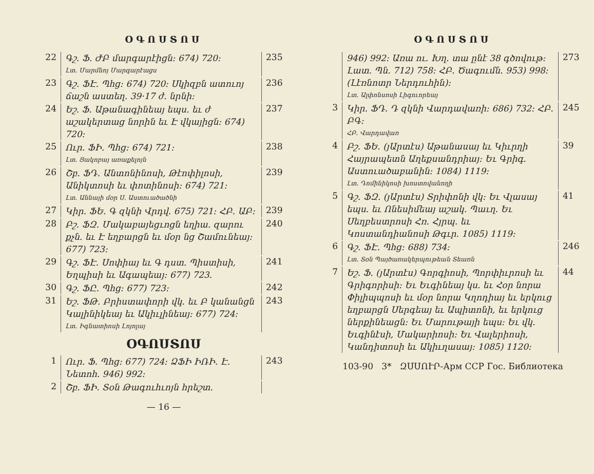ՕԳՈՍՏՈՍ
22
Գշ. Ֆ. ԺԲ մարգարէիցն։ 674) 720։
Լտ. Մարմնոյ Մարգարէացս
235
23
Գշ. ՖԷ. Պհց։ 674) 720։ Սկիզբն ատուոյ ճաշն աստեղ. 39·17 ժ. նրնի։
236
24
Եշ. Ֆ. Աթանագինեայ եպս. եւ ժ աշակերտաց նորին եւ Է վկայիցն։ 674) 720։
237
25
Ուր. ՖԻ. Պհց։ 674) 721։
Լտ. Ցակոբայ առաքելոյն
238
26
Շբ. ՖԴ. Անտոնինոսի, Թէոփիլոսի, Անիկտոսի եւ փոտինոսի։ 674) 721։
Լտ. Աննայի մօր Ս. Աստուածածնի
239
27
Կիր. ՖԵ. Գ զկնի Վրդվ. 675) 721։ ՀԲ. ԱԲ։
239
28
Բշ. ՖԶ. Մակաբայեցւոցն եղիա. զարու քչն. եւ Է եղբարցն եւ մօր նց Շամունեայ։ 677) 723։
240
29
Գշ. ՖԷ. Սոփիայ եւ Գ դստ. Պիստիսի, Եղպիսի եւ Ագապեայ։ 677) 723.
241
30
Գշ. ՖԸ. Պհց։ 677) 723։
242
31
Եշ. ՖԹ. Բրիստափորի վկ. եւ Բ կանանցն Կալինիկեայ եւ Ակիւլինեայ։ 677) 724։
Լտ. Իգնատիոսի Լոյոլայ
243
ՕԳՈՍՏՈՍ
1
Ուր. Ֆ. Պհց։ 677) 724։ ՁՖԻ ԻՌԻ. Է. Նետոհ. 946) 992։
243
2
Շբ. ՖԻ. Տօն Թագուհւոյն հրեշտ.
— 16 —
ՕԳՈՍՏՈՍ
946) 992։ Առա ու. Խղ. տա ընէ 38 գծովութ։ Լատ. Պն. 712) 758։ ՀԲ. Ծագումն. 953) 998։ (Լէռնոտր Ներդուհին)։
Լտ. Ալփոնսոսի Լիգուորեայ
273
3
Կիր. ՖԴ. Դ զկնի Վարդավառի։ 686) 732։ ՀԲ. ԲԳ։
ՀԲ. Վարդավառ
245
4
Բշ. ՖԵ. (յԱրտէս) Աթանասայ եւ Կիւրղի Հայրապետն Աղեքսանդրիայ։ Եւ Գրիգ. Աստուածաբանին։ 1084) 1119։
Լտ. Դոմինիկոսի խոստովանողի
39
5
Գշ. ՖԶ. (յԱրտէս) Տրիփոնի վկ։ Եւ Վլասայ եպս. եւ Ոնեսիմեայ աշակ. Պաւղ. Եւ Սեղբեստրոսի Հռ. Հյրպ. եւ Կոստանդիանոսի Թգւր. 1085) 1119։
41
6
Գշ. ՖԷ. Պհց։ 688) 734։
Լտ. Տօն Պայծառակերպութեան Տեառն
246
7
Եշ. Ֆ. (յԱրտէս) Գորգիոսի, Պորփիւրոսի եւ Գրիգորիսի։ Եւ Եւգինեայ կս. եւ Հօր նորա Փիլիպպոսի եւ մօր նորա Կղոդիայ եւ երկուց եղբարցն Սերգեայ եւ Ապիտոնի, եւ երկուց ներքինեացն։ Եւ Մարութայի եպս։ Եւ վկ. Եւգինէսի, Մակարիոսի։ Եւ Վալերիոսի, Կանդիտոսի եւ Ակիւղասայ։ 1085) 1120։
44
103-90 3* ԶՍՍՈՒՐ-Арм ССР Гос. Библиотека